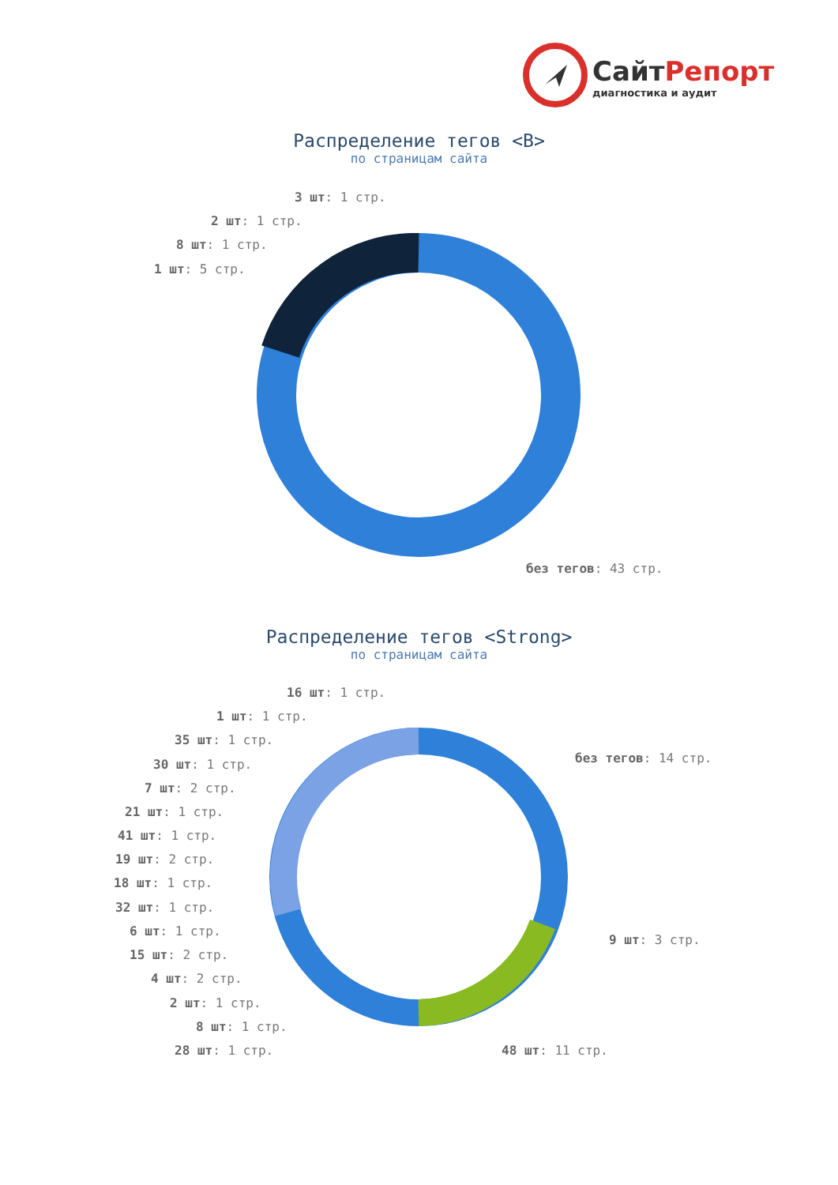СайтРепорт
диагностика и аудит
Распределение тегов <B>
по страницам сайта
3 шт: 1 стр.
2 шт: 1 стр.
8 шт: 1 стр.
1 шт: 5 стр.
без тегов: 43 стр.
Распределение тегов <Strong>
по страницам сайта
16 шт: 1 стр.
1 шт: 1 стр.
35 шт: 1 стр.
30 шт: 1 стр.
7 шт: 2 стр.
21 шт: 1 стр.
41 шт: 1 стр.
19 шт: 2 стр.
18 шт: 1 стр.
32 шт: 1 стр.
6 шт: 1 стр.
15 шт: 2 стр.
4 шт: 2 стр.
2 шт: 1 стр.
8 шт: 1 стр.
28 шт: 1 стр.
без тегов: 14 стр.
9 шт: 3 стр.
48 шт: 11 стр.